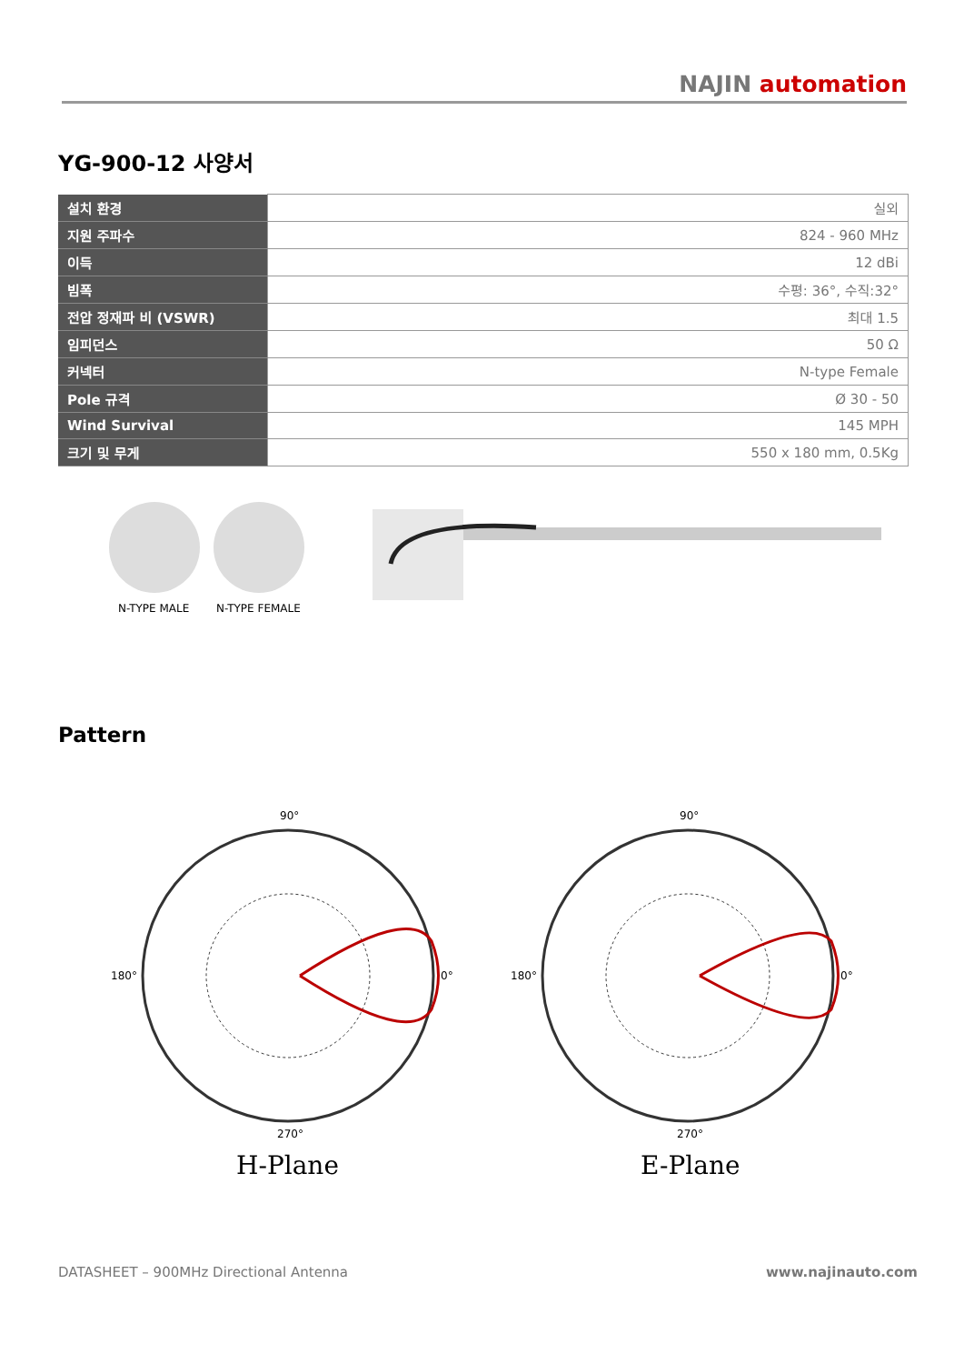NAJIN automation
YG-900-12 사양서
| 설치 환경 | 실외 |
| 지원 주파수 | 824 - 960 MHz |
| 이득 | 12 dBi |
| 빔폭 | 수평: 36°, 수직:32° |
| 전압 정재파 비 (VSWR) | 최대 1.5 |
| 임피던스 | 50 Ω |
| 커넥터 | N-type Female |
| Pole 규격 | Ø 30 - 50 |
| Wind Survival | 145 MPH |
| 크기 및 무게 | 550 x 180 mm, 0.5Kg |
N-TYPE MALE
N-TYPE FEMALE
Pattern
90°
180°
0°
270°
90°
180°
0°
270°
H-Plane E-Plane
DATASHEET – 900MHz Directional Antenna
www.najinauto.com